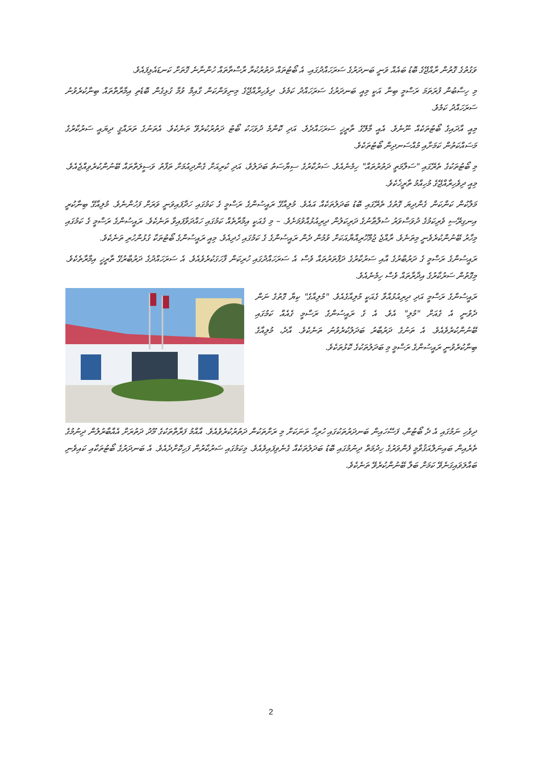ވަގުތުގެ ގޮތުން ރާއްޖޭގެ ބޮޑު ބައެއް ވަނީ ބަނދަރުގެ ސަރަހައްދުގައި. އެ ބޯޓުތައް ދަތުރުކުރާ ރާސްތާތައް ހުންނާނެ ގޮތަށް ކަނޑައެޅިފައެވެ.
މި ހިސާބުން ފުރަތަމަ ރަސްމީ ބިނާ އަކީ މިއީ ބަނދަރުގެ ސަރަހައްދު ކަމެވެ. ދިވެހިރާއްޖޭގެ މިނިވަންކަން ގާއިމް ވުމާ ގުޅިގެން ބޮޑެތި އިމާރާތްތައް ބިނާކުރެވުނު ސަރަހައްދު ކަމެވެ.
މިއީ އާދައިގެ ބޯޓުތަކެއް ނޫނެވެ. އެއީ މާލޭގެ ތާރީޚީ ސަރަހައްދެވެ. އަދި ކޮންމެ ދުވަހަކު ބޯޓު ދަތުރުކުރެވޭ ތަނެކެވެ. އެތަނުގެ ތަރައްޤީ ދިޔައީ ސަރުކާރުގެ މަސައްކަތުން ކަމަށާއި މުއްސަނދިން ބޯޓުތަކެވެ.
މި ބޯޓުތަކުގެ ތެރޭގައި "ސަލާމަތީ ދަތުރުތައް" ހިމެނެއެވެ. ސަރުކާރުގެ ސިޔާސަތު ބަދަލުވެ، އަދި ކުރިއަށް ގެންދިއުމަށް ތަފާތު ވަސީލަތްތައް ބޭނުންކުރެވިއްޖެއެވެ. މިއީ ދިވެހިރާއްޖޭގެ މުހިއްމު ތާރީޚެކެވެ.
މަލާކުން ކަންކަން ގެންދިޔަ ގޮތުގެ ތެރޭގައި ބޮޑު ބަދަލުތަކެއް އައެވެ. މުލިއާގޭ ރައީސުންގެ ރަސްމީ ގެ ކަމުގައި ހަދާފައިވަނީ ވަރަށް ފަހުންނެވެ. މުލިއާގޭ ބިނާކުރީ އިނގިރޭސި ވެރިކަމުގެ ދުވަސްވަރު ސުލްޠާނުގެ ދަރިކަލުން ދިރިއުޅުއްވުމަށެވެ. – މި ގެއަކީ އިމާރާތެއް ކަމުގައި ހައްދަވާފައިވާ ތަނެކެވެ. ރައީސުންގެ ރަސްމީ ގެ ކަމުގައި މިހާރު ބޭނުންކުރެވެނީ މިތަނެވެ. ރާއްޖެ ޖުމްހޫރިއްޔާއަކަށް ވުމުން ދެން ރައީސުންގެ ގެ ކަމުގައި ހެދިއެވެ. މިއީ ރައީސުންގެ ބޯޓުތަކާ ގުޅުންހުރި ތަނެކެވެ.
ރައީސުންގެ ރަސްމީ ގެ ދަރުބާރުގެ އާއި ސަރުކާރުގެ ދަފްތަރުތައް ވެސް އެ ސަރަހައްދުގައި ހުރިކަން ފާހަގަކުރެވެއެވެ. އެ ސަރަހައްދުގެ ދަރުބާރުގޭ ތާރީޚީ އިމާރާތެކެވެ. މިގޮތުން ސަރުކާރުގެ އިދާރާތައް ވެސް ހިމެނެއެވެ.
ރައީސުންގެ ރަސްމީ އަދި ދިރިއުޅުއްވާ ގެއަކީ މުލިއާގެއެވެ. "މުލިއާގެ" ކިޔާ ގޮތުގެ ނަން ދެވުނީ އެ ގެއަށް "މުލި" އެވެ. އެ ގެ ރައީސުންގެ ރަސްމީ ގެއެއް ކަމުގައި ބޭނުންކުރެވެއެވެ. އެ ތަނުގެ ދަރުބާރު ބަދަލުކުރެވުނު ތަނެކެވެ. އާދެ، މުލިއާގެ ބިނާކުރެވުނީ ރައީސުންގެ ރަސްމީ މި ބަދަލުތަކުގެ ކޮޅުތަކެވެ.
ދިވެހި ނަމުގައި އެ ދެ ބޯޓުން، ފަސޭހައިން ބަނދަރުތަކުގައި ހުރިހާ ތަނަކަށް މި ރަށްތަކުން ދަތުރުކުރެވެއެވެ. އާއްމު ފަރާތްތަކުގެ މޫދު ދަތުރަށް އެއްބާރުލުން ދިނުމުގެ ތެރެއިން ބައިނަލްއަޤުވާމީ ފެންވަރުގެ ހިދުމަތް ދިނުމުގައި ބޮޑު ބަދަލުތަކެއް ގެނެވިފައިވެއެވެ. މިކަމުގައި ސަރުކާރުން ފަހިކޮށްދެއެވެ. އެ ބަނދަރުގެ ބޯޓުތަކާއި ކައިވެނި ބައްލަވައިގަނެވޭ ކަމަށް ބަލާ ބޭނުންކުރެވޭ ތަނެކެވެ.
2